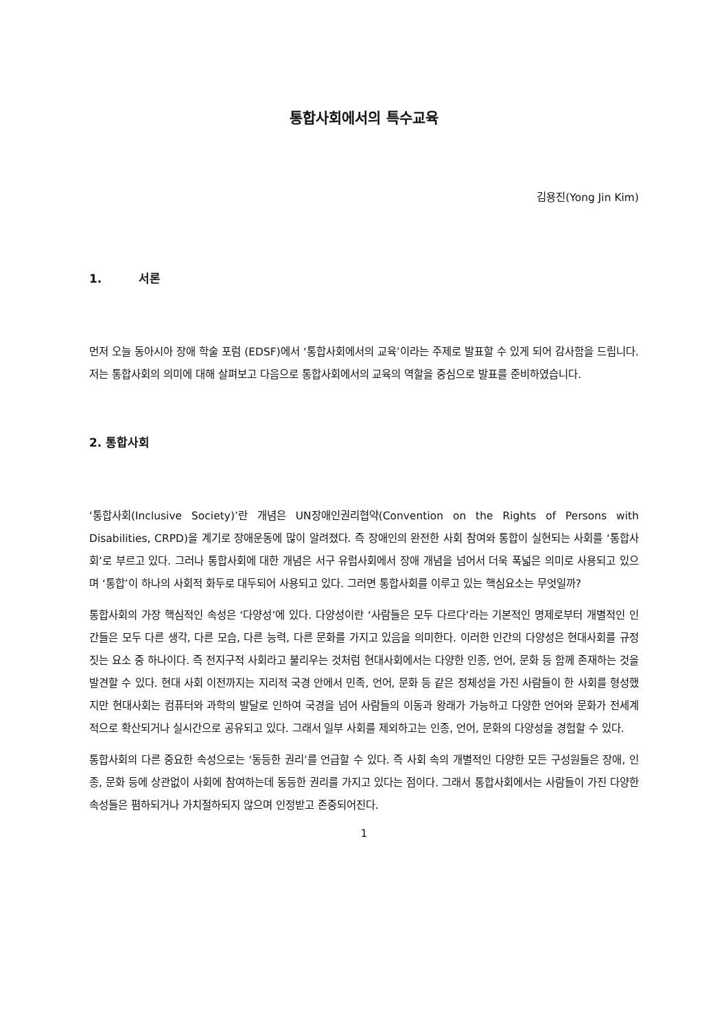통합사회에서의 특수교육
김용진(Yong Jin Kim)
1. 서론
먼저 오늘 동아시아 장애 학술 포럼 (EDSF)에서 ‘통합사회에서의 교육’이라는 주제로 발표할 수 있게 되어 감사함을 드립니다. 저는 통합사회의 의미에 대해 살펴보고 다음으로 통합사회에서의 교육의 역할을 중심으로 발표를 준비하였습니다.
2. 통합사회
‘통합사회(Inclusive Society)’란 개념은 UN장애인권리협약(Convention on the Rights of Persons with Disabilities, CRPD)을 계기로 장애운동에 많이 알려졌다. 즉 장애인의 완전한 사회 참여와 통합이 실현되는 사회를 ‘통합사회’로 부르고 있다. 그러나 통합사회에 대한 개념은 서구 유럽사회에서 장애 개념을 넘어서 더욱 폭넓은 의미로 사용되고 있으며 ‘통합’이 하나의 사회적 화두로 대두되어 사용되고 있다. 그러면 통합사회를 이루고 있는 핵심요소는 무엇일까?
통합사회의 가장 핵심적인 속성은 ‘다양성’에 있다. 다양성이란 ‘사람들은 모두 다르다’라는 기본적인 명제로부터 개별적인 인간들은 모두 다른 생각, 다른 모습, 다른 능력, 다른 문화를 가지고 있음을 의미한다. 이러한 인간의 다양성은 현대사회를 규정짓는 요소 중 하나이다. 즉 전지구적 사회라고 불리우는 것처럼 현대사회에서는 다양한 인종, 언어, 문화 등 함께 존재하는 것을 발견할 수 있다. 현대 사회 이전까지는 지리적 국경 안에서 민족, 언어, 문화 등 같은 정체성을 가진 사람들이 한 사회를 형성했지만 현대사회는 컴퓨터와 과학의 발달로 인하여 국경을 넘어 사람들의 이동과 왕래가 가능하고 다양한 언어와 문화가 전세계적으로 확산되거나 실시간으로 공유되고 있다. 그래서 일부 사회를 제외하고는 인종, 언어, 문화의 다양성을 경험할 수 있다.
통합사회의 다른 중요한 속성으로는 ‘동등한 권리’를 언급할 수 있다. 즉 사회 속의 개별적인 다양한 모든 구성원들은 장애, 인종, 문화 등에 상관없이 사회에 참여하는데 동등한 권리를 가지고 있다는 점이다. 그래서 통합사회에서는 사람들이 가진 다양한 속성들은 폄하되거나 가치절하되지 않으며 인정받고 존중되어진다.
1